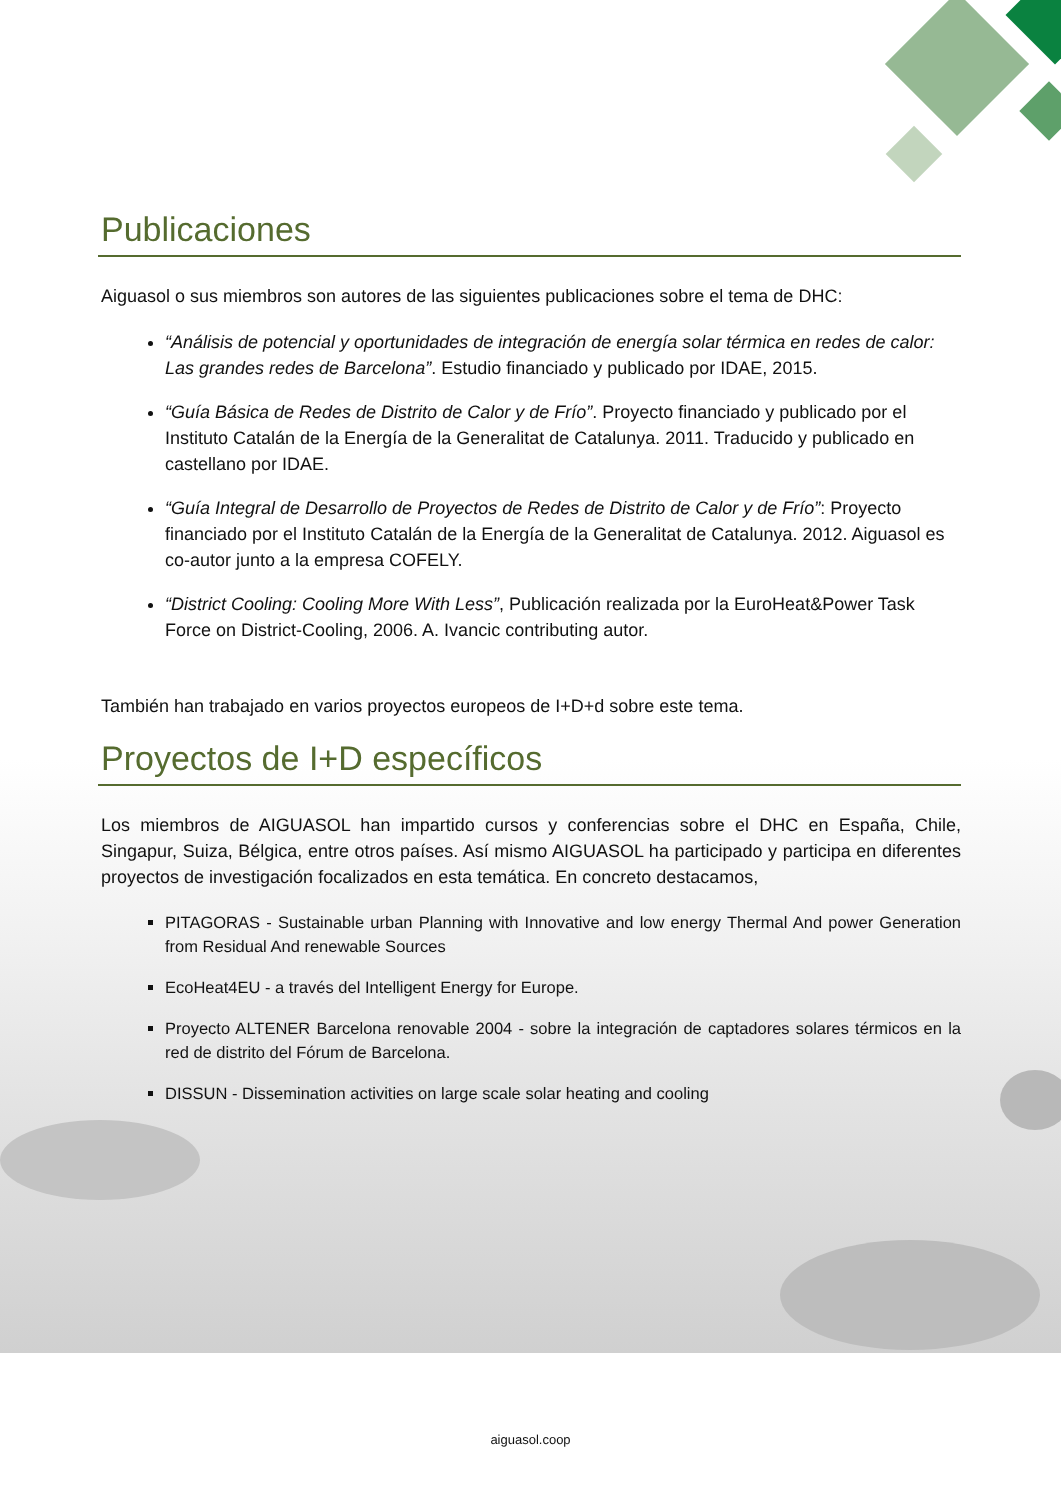Publicaciones
Aiguasol o sus miembros son autores de las siguientes publicaciones sobre el tema de DHC:
“Análisis de potencial y oportunidades de integración de energía solar térmica en redes de calor: Las grandes redes de Barcelona”. Estudio financiado y publicado por IDAE, 2015.
“Guía Básica de Redes de Distrito de Calor y de Frío”. Proyecto financiado y publicado por el Instituto Catalán de la Energía de la Generalitat de Catalunya. 2011. Traducido y publicado en castellano por IDAE.
“Guía Integral de Desarrollo de Proyectos de Redes de Distrito de Calor y de Frío”: Proyecto financiado por el Instituto Catalán de la Energía de la Generalitat de Catalunya. 2012. Aiguasol es co-autor junto a la empresa COFELY.
“District Cooling: Cooling More With Less”, Publicación realizada por la EuroHeat&Power Task Force on District-Cooling, 2006. A. Ivancic contributing autor.
También han trabajado en varios proyectos europeos de I+D+d sobre este tema.
Proyectos de I+D específicos
Los miembros de AIGUASOL han impartido cursos y conferencias sobre el DHC en España, Chile, Singapur, Suiza, Bélgica, entre otros países. Así mismo AIGUASOL ha participado y participa en diferentes proyectos de investigación focalizados en esta temática. En concreto destacamos,
PITAGORAS - Sustainable urban Planning with Innovative and low energy Thermal And power Generation from Residual And renewable Sources
EcoHeat4EU - a través del Intelligent Energy for Europe.
Proyecto ALTENER Barcelona renovable 2004 - sobre la integración de captadores solares térmicos en la red de distrito del Fórum de Barcelona.
DISSUN - Dissemination activities on large scale solar heating and cooling
aiguasol.coop